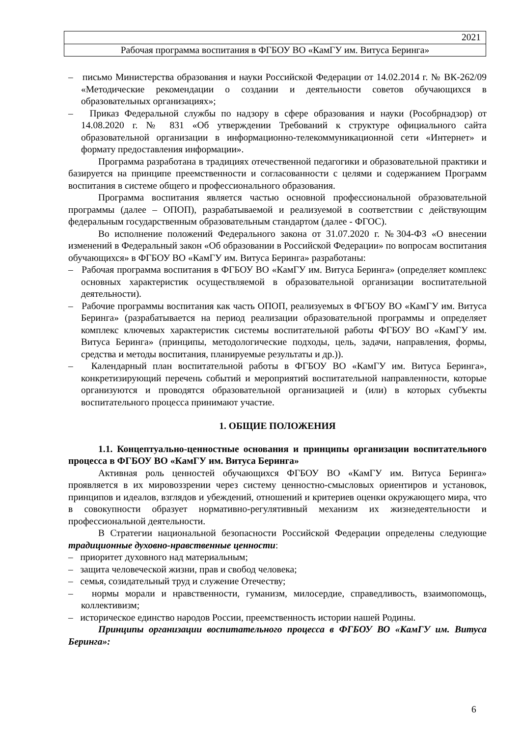2021
Рабочая программа воспитания в ФГБОУ ВО «КамГУ им. Витуса Беринга»
– письмо Министерства образования и науки Российской Федерации от 14.02.2014 г. № ВК-262/09 «Методические рекомендации о создании и деятельности советов обучающихся в образовательных организациях»;
– Приказ Федеральной службы по надзору в сфере образования и науки (Рособрнадзор) от 14.08.2020 г. № 831 «Об утверждении Требований к структуре официального сайта образовательной организации в информационно-телекоммуникационной сети «Интернет» и формату предоставления информации».
Программа разработана в традициях отечественной педагогики и образовательной практики и базируется на принципе преемственности и согласованности с целями и содержанием Программ воспитания в системе общего и профессионального образования.
Программа воспитания является частью основной профессиональной образовательной программы (далее – ОПОП), разрабатываемой и реализуемой в соответствии с действующим федеральным государственным образовательным стандартом (далее - ФГОС).
Во исполнение положений Федерального закона от 31.07.2020 г. №304-ФЗ «О внесении изменений в Федеральный закон «Об образовании в Российской Федерации» по вопросам воспитания обучающихся» в ФГБОУ ВО «КамГУ им. Витуса Беринга» разработаны:
– Рабочая программа воспитания в ФГБОУ ВО «КамГУ им. Витуса Беринга» (определяет комплекс основных характеристик осуществляемой в образовательной организации воспитательной деятельности).
– Рабочие программы воспитания как часть ОПОП, реализуемых в ФГБОУ ВО «КамГУ им. Витуса Беринга» (разрабатывается на период реализации образовательной программы и определяет комплекс ключевых характеристик системы воспитательной работы ФГБОУ ВО «КамГУ им. Витуса Беринга» (принципы, методологические подходы, цель, задачи, направления, формы, средства и методы воспитания, планируемые результаты и др.)).
– Календарный план воспитательной работы в ФГБОУ ВО «КамГУ им. Витуса Беринга», конкретизирующий перечень событий и мероприятий воспитательной направленности, которые организуются и проводятся образовательной организацией и (или) в которых субъекты воспитательного процесса принимают участие.
1. ОБЩИЕ ПОЛОЖЕНИЯ
1.1. Концептуально-ценностные основания и принципы организации воспитательного процесса в ФГБОУ ВО «КамГУ им. Витуса Беринга»
Активная роль ценностей обучающихся ФГБОУ ВО «КамГУ им. Витуса Беринга» проявляется в их мировоззрении через систему ценностно-смысловых ориентиров и установок, принципов и идеалов, взглядов и убеждений, отношений и критериев оценки окружающего мира, что в совокупности образует нормативно-регулятивный механизм их жизнедеятельности и профессиональной деятельности.
В Стратегии национальной безопасности Российской Федерации определены следующие традиционные духовно-нравственные ценности:
– приоритет духовного над материальным;
– защита человеческой жизни, прав и свобод человека;
– семья, созидательный труд и служение Отечеству;
– нормы морали и нравственности, гуманизм, милосердие, справедливость, взаимопомощь, коллективизм;
– историческое единство народов России, преемственность истории нашей Родины.
Принципы организации воспитательного процесса в ФГБОУ ВО «КамГУ им. Витуса Беринга»:
6